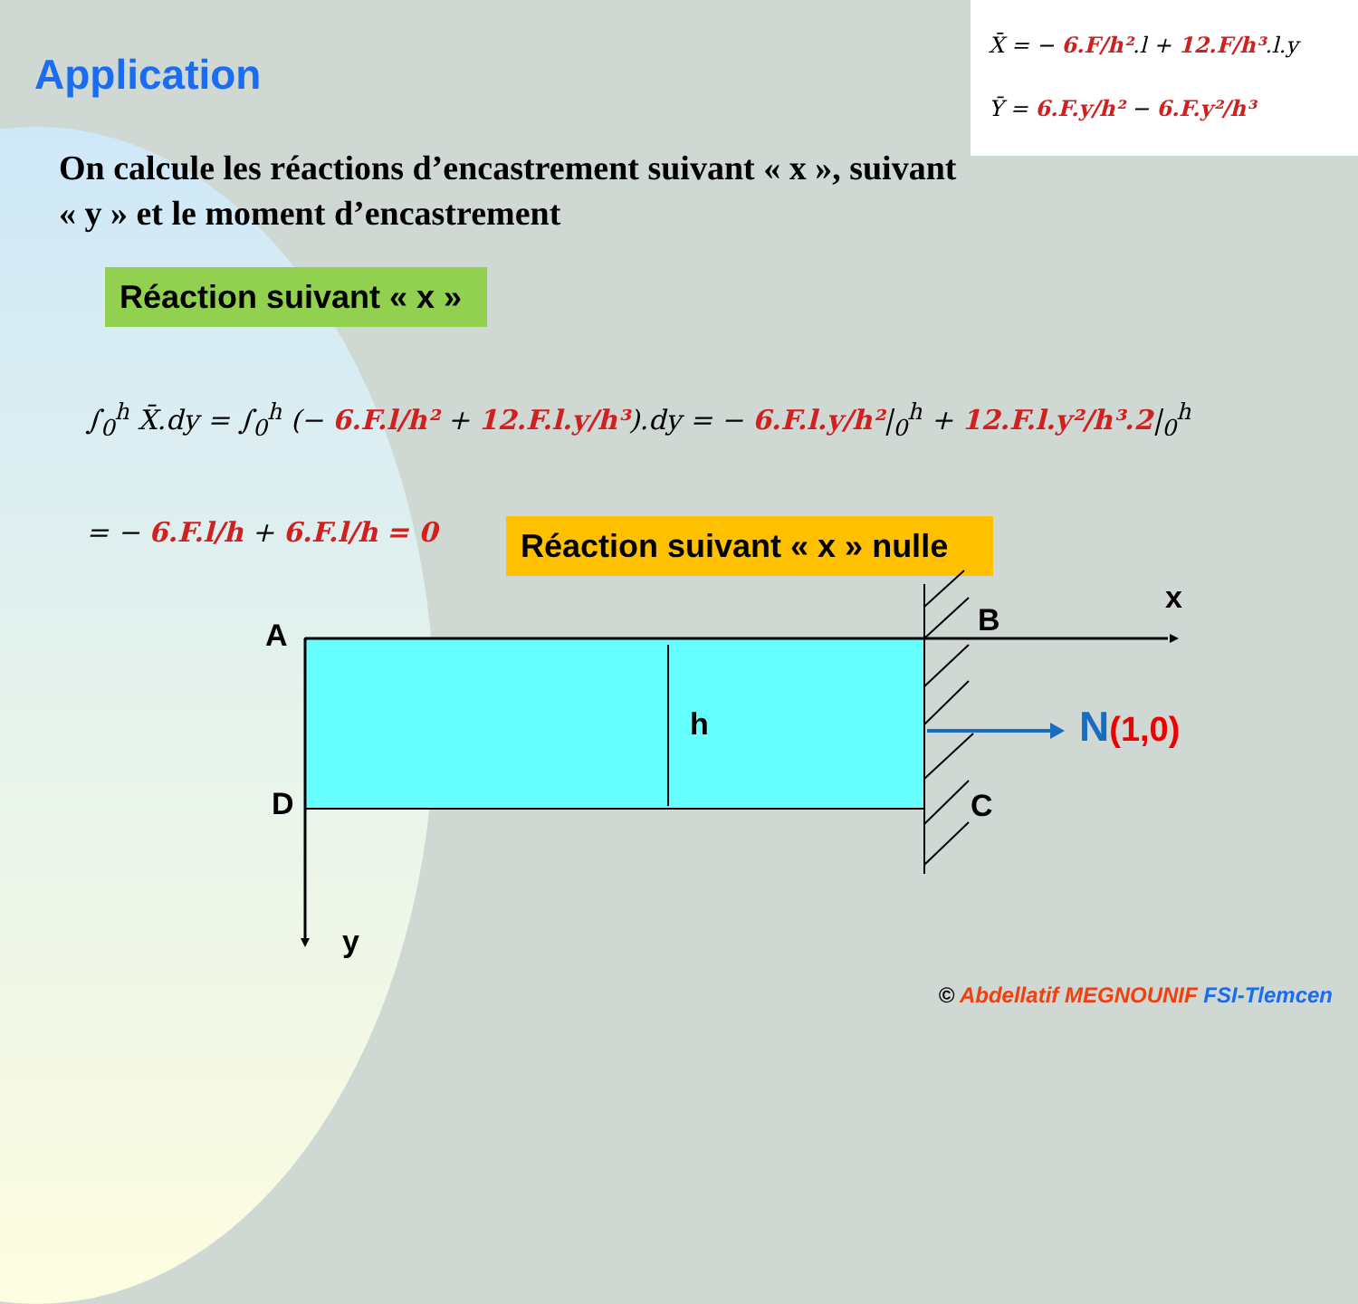Application
X̄ = − 6.F/h².l + 12.F/h³.l.y
Ȳ = 6.F.y/h² − 6.F.y²/h³
On calcule les réactions d’encastrement suivant « x », suivant « y » et le moment d’encastrement
Réaction suivant « x »
∫<sub>0</sub><sup>h</sup> X̄.dy = ∫<sub>0</sub><sup>h</sup> (− 6.F.l/h² + 12.F.l.y/h³).dy = − 6.F.l.y/h²|<sub>0</sub><sup>h</sup> + 12.F.l.y²/h³.2|<sub>0</sub><sup>h</sup>
= − 6.F.l/h + 6.F.l/h = 0 Réaction suivant « x » nulle
A
D
B
C
x
y
h N(1,0)
© Abdellatif MEGNOUNIF FSI-Tlemcen